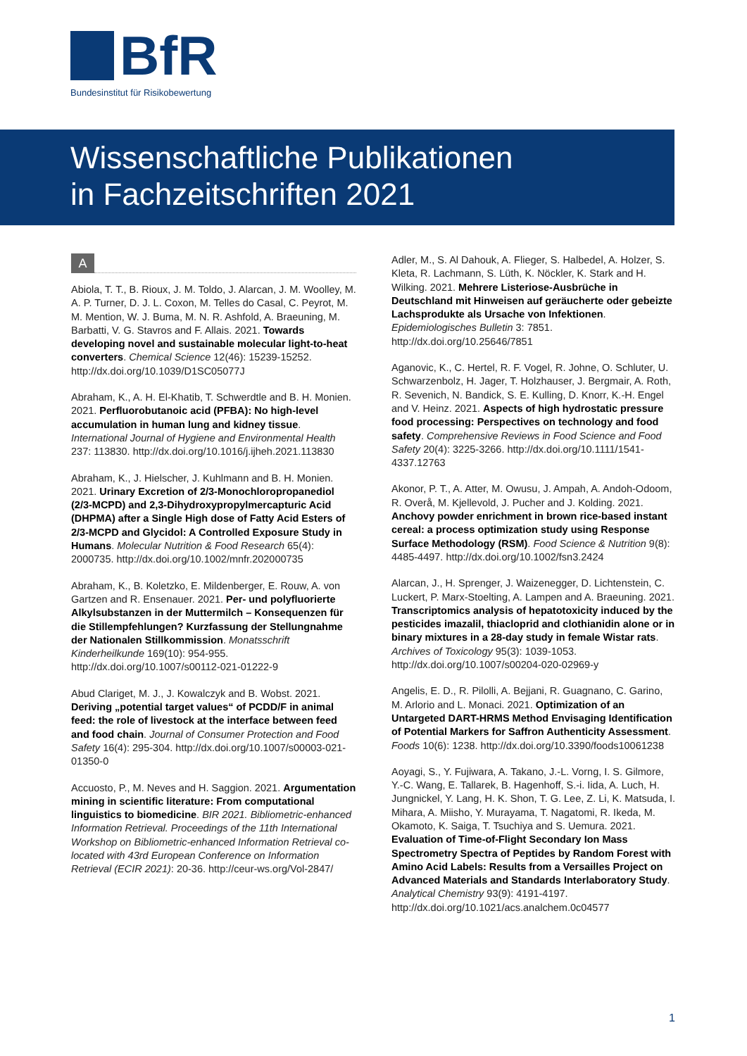BfR
Bundesinstitut für Risikobewertung
Wissenschaftliche Publikationen
in Fachzeitschriften 2021
A
Abiola, T. T., B. Rioux, J. M. Toldo, J. Alarcan, J. M. Woolley, M. A. P. Turner, D. J. L. Coxon, M. Telles do Casal, C. Peyrot, M. M. Mention, W. J. Buma, M. N. R. Ashfold, A. Braeuning, M. Barbatti, V. G. Stavros and F. Allais. 2021. Towards developing novel and sustainable molecular light-to-heat converters. Chemical Science 12(46): 15239-15252. http://dx.doi.org/10.1039/D1SC05077J
Abraham, K., A. H. El-Khatib, T. Schwerdtle and B. H. Monien. 2021. Perfluorobutanoic acid (PFBA): No high-level accumulation in human lung and kidney tissue. International Journal of Hygiene and Environmental Health 237: 113830. http://dx.doi.org/10.1016/j.ijheh.2021.113830
Abraham, K., J. Hielscher, J. Kuhlmann and B. H. Monien. 2021. Urinary Excretion of 2/3-Monochloropropanediol (2/3-MCPD) and 2,3-Dihydroxypropylmercapturic Acid (DHPMA) after a Single High dose of Fatty Acid Esters of 2/3-MCPD and Glycidol: A Controlled Exposure Study in Humans. Molecular Nutrition & Food Research 65(4): 2000735. http://dx.doi.org/10.1002/mnfr.202000735
Abraham, K., B. Koletzko, E. Mildenberger, E. Rouw, A. von Gartzen and R. Ensenauer. 2021. Per- und polyfluorierte Alkylsubstanzen in der Muttermilch – Konsequenzen für die Stillempfehlungen? Kurzfassung der Stellungnahme der Nationalen Stillkommission. Monatsschrift Kinderheilkunde 169(10): 954-955. http://dx.doi.org/10.1007/s00112-021-01222-9
Abud Clariget, M. J., J. Kowalczyk and B. Wobst. 2021. Deriving „potential target values“ of PCDD/F in animal feed: the role of livestock at the interface between feed and food chain. Journal of Consumer Protection and Food Safety 16(4): 295-304. http://dx.doi.org/10.1007/s00003-021-01350-0
Accuosto, P., M. Neves and H. Saggion. 2021. Argumentation mining in scientific literature: From computational linguistics to biomedicine. BIR 2021. Bibliometric-enhanced Information Retrieval. Proceedings of the 11th International Workshop on Bibliometric-enhanced Information Retrieval co-located with 43rd European Conference on Information Retrieval (ECIR 2021): 20-36. http://ceur-ws.org/Vol-2847/
Adler, M., S. Al Dahouk, A. Flieger, S. Halbedel, A. Holzer, S. Kleta, R. Lachmann, S. Lüth, K. Nöckler, K. Stark and H. Wilking. 2021. Mehrere Listeriose-Ausbrüche in Deutschland mit Hinweisen auf geräucherte oder gebeizte Lachsprodukte als Ursache von Infektionen. Epidemiologisches Bulletin 3: 7851. http://dx.doi.org/10.25646/7851
Aganovic, K., C. Hertel, R. F. Vogel, R. Johne, O. Schluter, U. Schwarzenbolz, H. Jager, T. Holzhauser, J. Bergmair, A. Roth, R. Sevenich, N. Bandick, S. E. Kulling, D. Knorr, K.-H. Engel and V. Heinz. 2021. Aspects of high hydrostatic pressure food processing: Perspectives on technology and food safety. Comprehensive Reviews in Food Science and Food Safety 20(4): 3225-3266. http://dx.doi.org/10.1111/1541-4337.12763
Akonor, P. T., A. Atter, M. Owusu, J. Ampah, A. Andoh-Odoom, R. Overå, M. Kjellevold, J. Pucher and J. Kolding. 2021. Anchovy powder enrichment in brown rice-based instant cereal: a process optimization study using Response Surface Methodology (RSM). Food Science & Nutrition 9(8): 4485-4497. http://dx.doi.org/10.1002/fsn3.2424
Alarcan, J., H. Sprenger, J. Waizenegger, D. Lichtenstein, C. Luckert, P. Marx-Stoelting, A. Lampen and A. Braeuning. 2021. Transcriptomics analysis of hepatotoxicity induced by the pesticides imazalil, thiacloprid and clothianidin alone or in binary mixtures in a 28-day study in female Wistar rats. Archives of Toxicology 95(3): 1039-1053. http://dx.doi.org/10.1007/s00204-020-02969-y
Angelis, E. D., R. Pilolli, A. Bejjani, R. Guagnano, C. Garino, M. Arlorio and L. Monaci. 2021. Optimization of an Untargeted DART-HRMS Method Envisaging Identification of Potential Markers for Saffron Authenticity Assessment. Foods 10(6): 1238. http://dx.doi.org/10.3390/foods10061238
Aoyagi, S., Y. Fujiwara, A. Takano, J.-L. Vorng, I. S. Gilmore, Y.-C. Wang, E. Tallarek, B. Hagenhoff, S.-i. Iida, A. Luch, H. Jungnickel, Y. Lang, H. K. Shon, T. G. Lee, Z. Li, K. Matsuda, I. Mihara, A. Miisho, Y. Murayama, T. Nagatomi, R. Ikeda, M. Okamoto, K. Saiga, T. Tsuchiya and S. Uemura. 2021. Evaluation of Time-of-Flight Secondary Ion Mass Spectrometry Spectra of Peptides by Random Forest with Amino Acid Labels: Results from a Versailles Project on Advanced Materials and Standards Interlaboratory Study. Analytical Chemistry 93(9): 4191-4197. http://dx.doi.org/10.1021/acs.analchem.0c04577
1